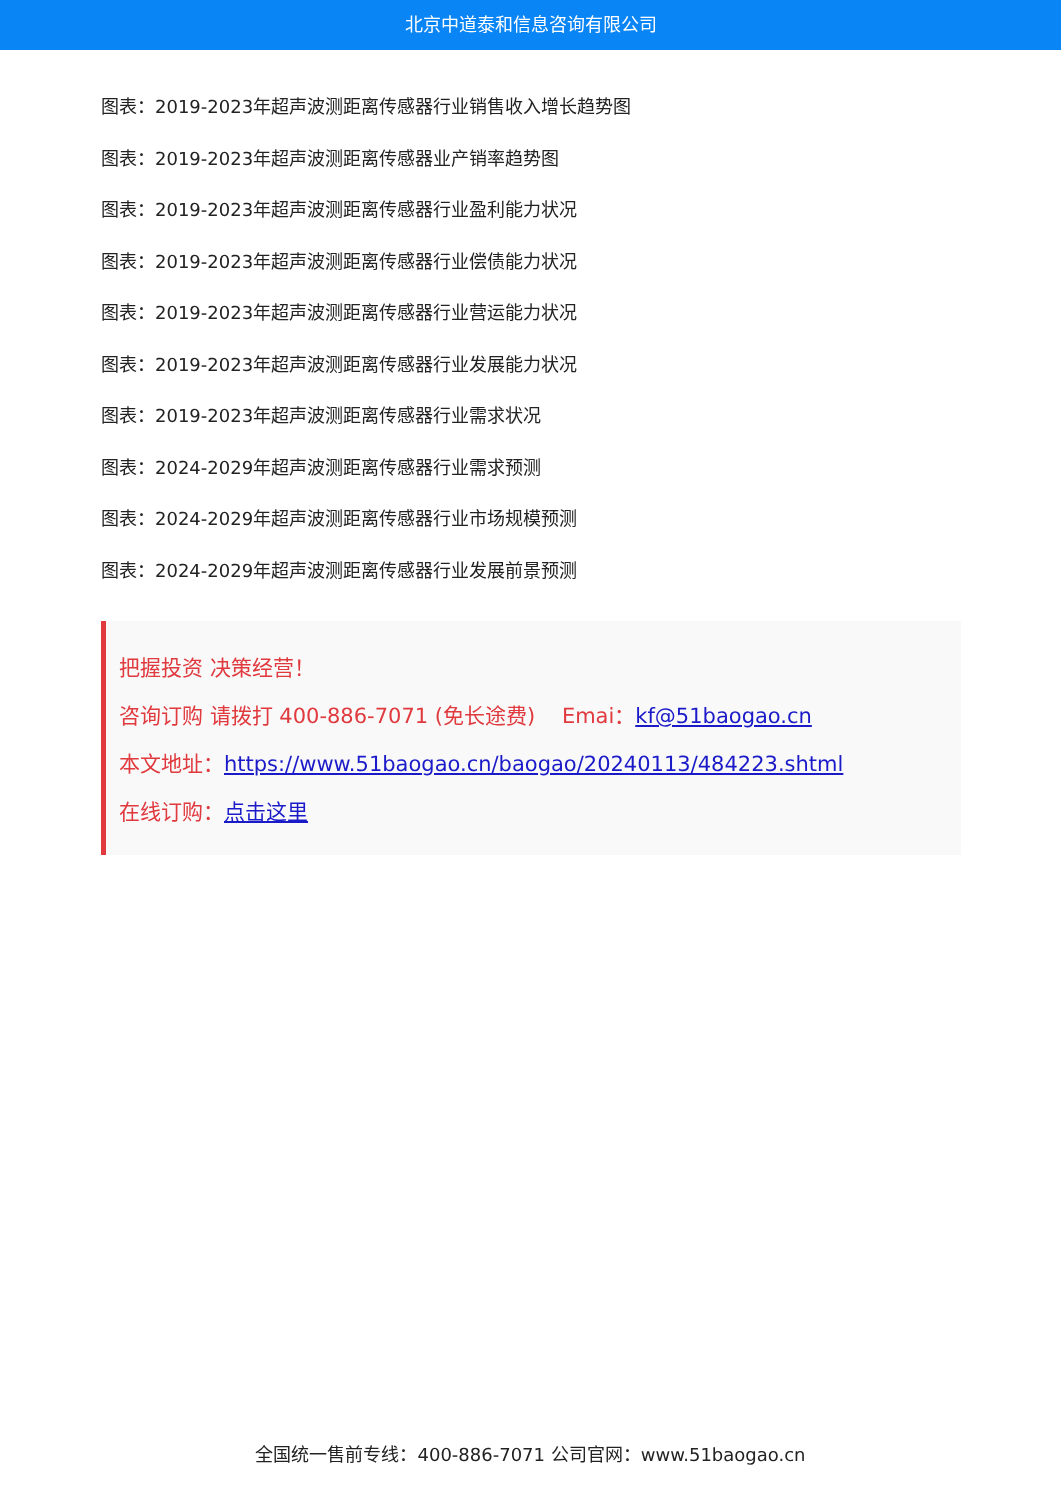北京中道泰和信息咨询有限公司
图表：2019-2023年超声波测距离传感器行业销售收入增长趋势图
图表：2019-2023年超声波测距离传感器业产销率趋势图
图表：2019-2023年超声波测距离传感器行业盈利能力状况
图表：2019-2023年超声波测距离传感器行业偿债能力状况
图表：2019-2023年超声波测距离传感器行业营运能力状况
图表：2019-2023年超声波测距离传感器行业发展能力状况
图表：2019-2023年超声波测距离传感器行业需求状况
图表：2024-2029年超声波测距离传感器行业需求预测
图表：2024-2029年超声波测距离传感器行业市场规模预测
图表：2024-2029年超声波测距离传感器行业发展前景预测
把握投资 决策经营！
咨询订购 请拨打 400-886-7071 (免长途费) Emai：kf@51baogao.cn
本文地址：https://www.51baogao.cn/baogao/20240113/484223.shtml
在线订购：点击这里
全国统一售前专线：400-886-7071 公司官网：www.51baogao.cn